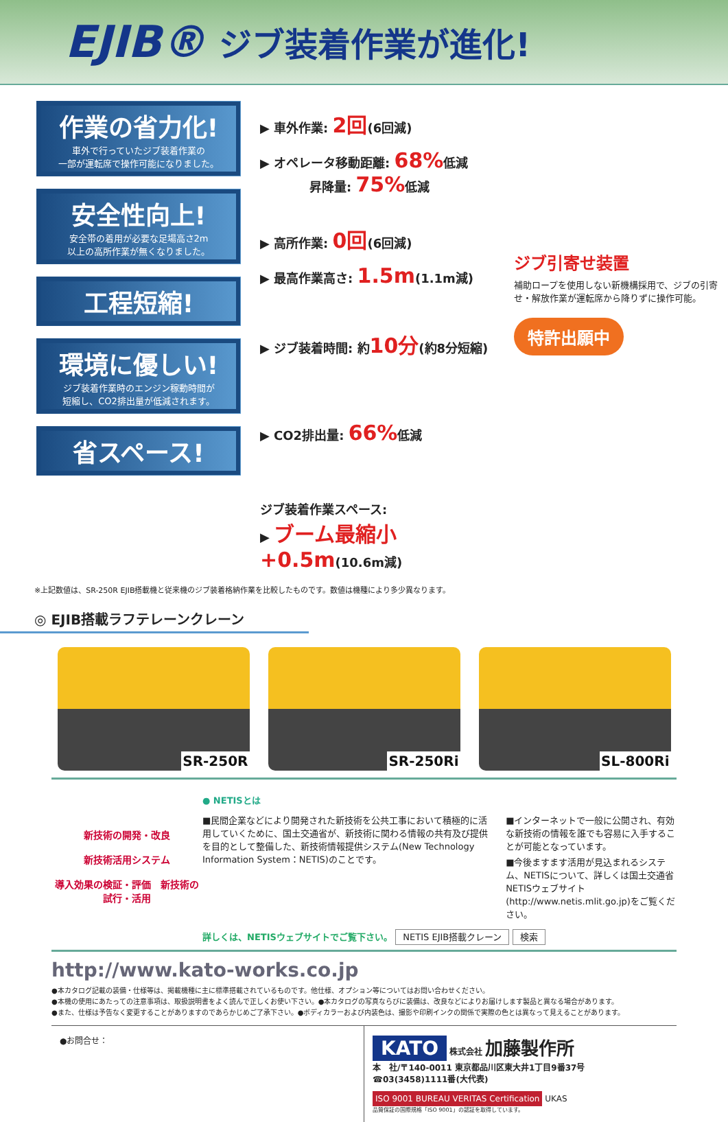EJIB® ジブ装着作業が進化!
作業の省力化!
車外で行っていたジブ装着作業の
一部が運転席で操作可能になりました。
安全性向上!
安全帯の着用が必要な足場高さ2m
以上の高所作業が無くなりました。
工程短縮!
環境に優しい!
ジブ装着作業時のエンジン稼動時間が
短縮し、CO2排出量が低減されます。
省スペース!
▶ 車外作業: 2回(6回減)
▶ オペレータ移動距離: 68% 低減
　　　　昇降量: 75% 低減
▶ 高所作業: 0回(6回減)
▶ 最高作業高さ: 1.5m(1.1m減)
▶ ジブ装着時間: 約10分(約8分短縮)
▶ CO2排出量: 66% 低減
ジブ装着作業スペース:
▶ ブーム最縮小+0.5m(10.6m減)
ジブ引寄せ装置
補助ロープを使用しない新機構採用で、ジブの引寄せ・解放作業が運転席から降りずに操作可能。
特許出願中
※上記数値は、SR-250R EJIB搭載機と従来機のジブ装着格納作業を比較したものです。数値は機種により多少異なります。
◎ EJIB搭載ラフテレーンクレーン
SR-250R
SR-250Ri
SL-800Ri
新技術の開発・改良
新技術活用システム
導入効果の検証・評価　新技術の試行・活用
● NETISとは
■民間企業などにより開発された新技術を公共工事において積極的に活用していくために、国土交通省が、新技術に関わる情報の共有及び提供を目的として整備した、新技術情報提供システム(New Technology Information System：NETIS)のことです。
■インターネットで一般に公開され、有効な新技術の情報を誰でも容易に入手することが可能となっています。
■今後ますます活用が見込まれるシステム、NETISについて、詳しくは国土交通省NETISウェブサイト(http://www.netis.mlit.go.jp)をご覧ください。
詳しくは、NETISウェブサイトでご覧下さい。 NETIS EJIB搭載クレーン 検索
http://www.kato-works.co.jp
●本カタログ記載の装備・仕様等は、掲載機種に主に標準搭載されているものです。他仕様、オプション等についてはお問い合わせください。
●本機の使用にあたっての注意事項は、取扱説明書をよく読んで正しくお使い下さい。●本カタログの写真ならびに装備は、改良などによりお届けします製品と異なる場合があります。
●また、仕様は予告なく変更することがありますのであらかじめご了承下さい。●ボディカラーおよび内装色は、撮影や印刷インクの関係で実際の色とは異なって見えることがあります。
●お問合せ：
KATO 株式会社 加藤製作所
本　社/〒140-0011 東京都品川区東大井1丁目9番37号
☎03(3458)1111番(大代表)
ISO 9001 BUREAU VERITAS Certification UKAS
品質保証の国際規格「ISO 9001」の認証を取得しています。